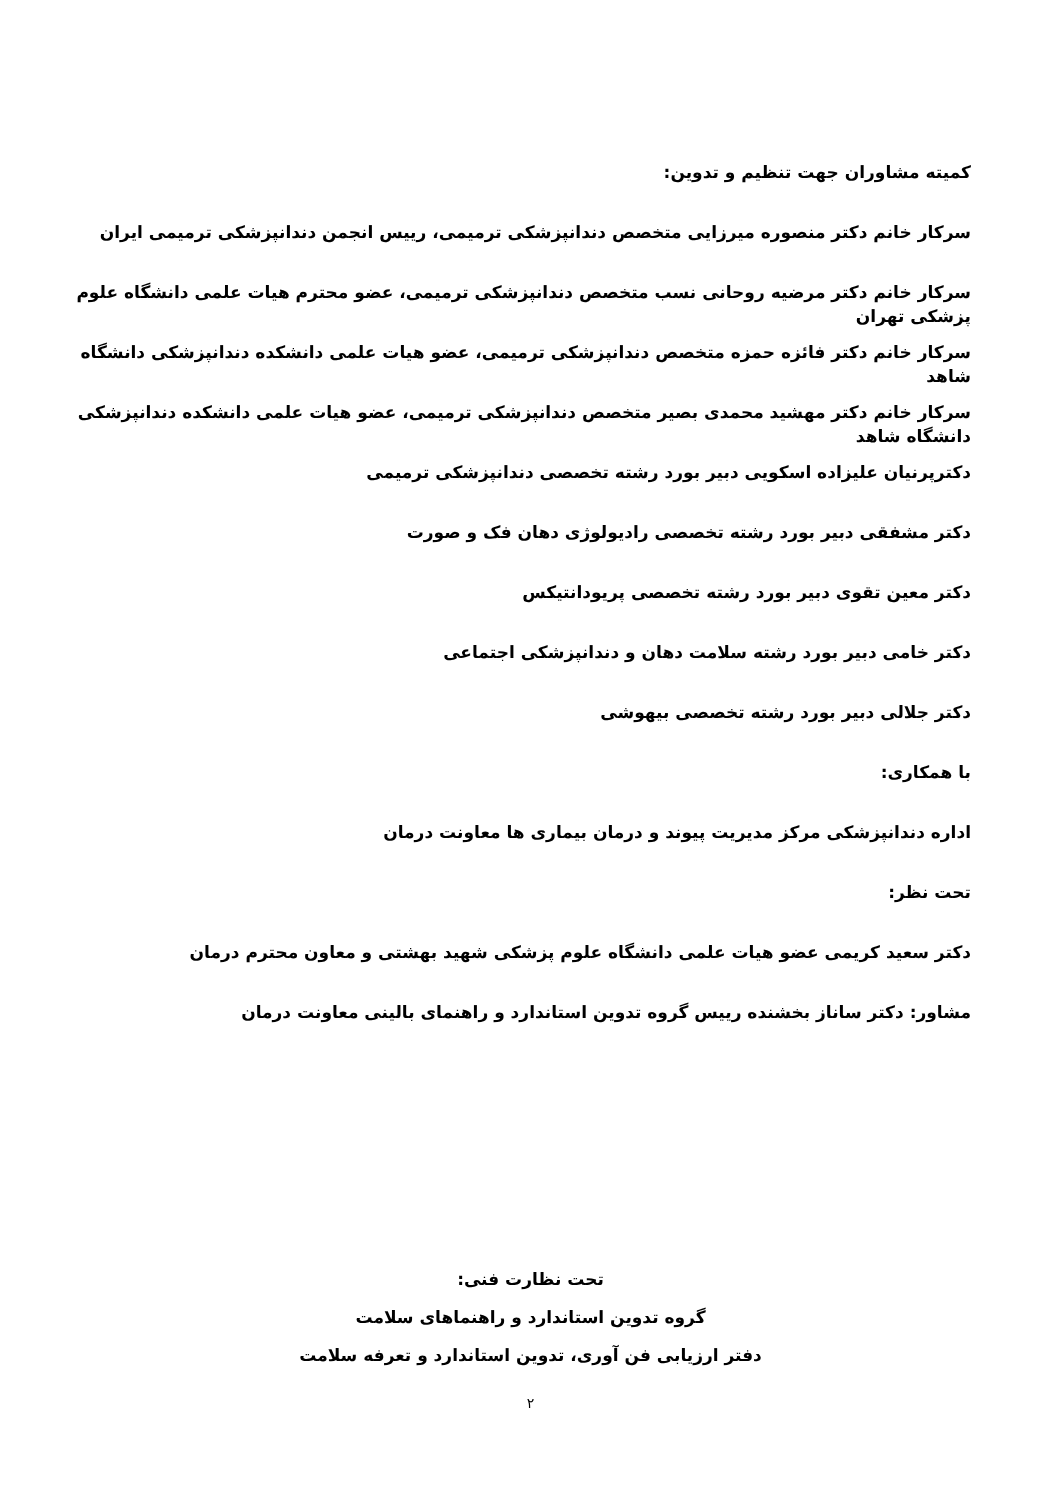کمیته مشاوران جهت تنظیم و تدوین:
سرکار خانم دکتر منصوره میرزایی متخصص دندانپزشکی ترمیمی، رییس انجمن دندانپزشکی ترمیمی ایران
سرکار خانم دکتر مرضیه روحانی نسب متخصص دندانپزشکی ترمیمی، عضو محترم هیات علمی دانشگاه علوم پزشکی تهران
سرکار خانم دکتر فائزه حمزه متخصص دندانپزشکی ترمیمی، عضو هیات علمی دانشکده دندانپزشکی دانشگاه شاهد
سرکار خانم دکتر مهشید محمدی بصیر متخصص دندانپزشکی ترمیمی، عضو هیات علمی دانشکده دندانپزشکی دانشگاه شاهد
دکترپرنیان علیزاده اسکویی دبیر بورد رشته تخصصی دندانپزشکی ترمیمی
دکتر مشفقی دبیر بورد رشته تخصصی رادیولوژی دهان فک و صورت
دکتر معین تقوی دبیر بورد رشته تخصصی پریودانتیکس
دکتر خامی دبیر بورد رشته سلامت دهان و دندانپزشکی اجتماعی
دکتر جلالی دبیر بورد رشته تخصصی بیهوشی
با همکاری:
اداره دندانپزشکی مرکز مدیریت پیوند و درمان بیماری ها معاونت درمان
تحت نظر:
دکتر سعید کریمی عضو هیات علمی دانشگاه علوم پزشکی شهید بهشتی و معاون محترم درمان
مشاور: دکتر ساناز بخشنده رییس گروه تدوین استاندارد و راهنمای بالینی معاونت درمان
تحت نظارت فنی:
گروه تدوین استاندارد و راهنماهای سلامت
دفتر ارزیابی فن آوری، تدوین استاندارد و تعرفه سلامت
۲